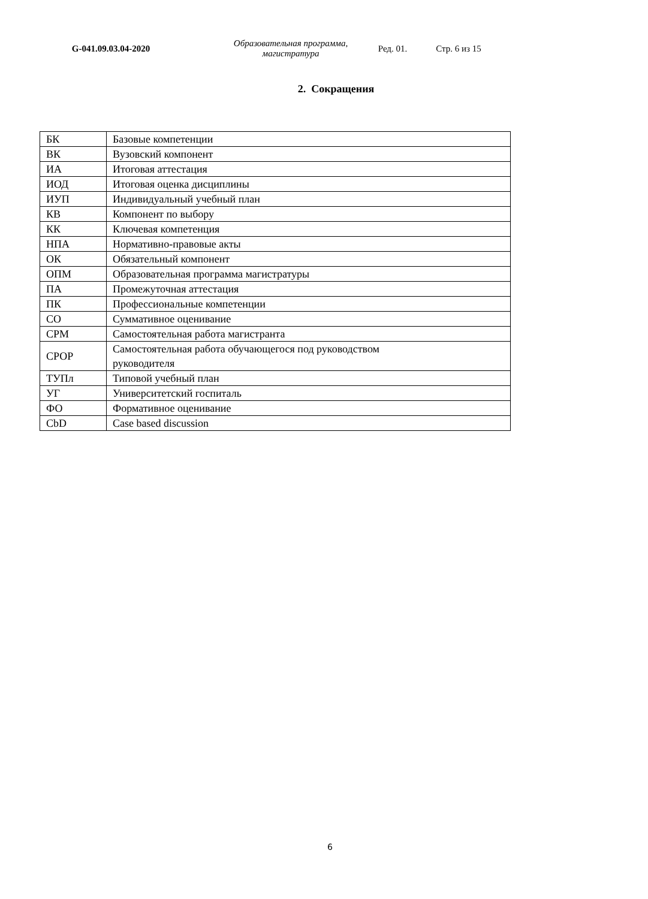G-041.09.03.04-2020
Образовательная программа,
магистратура
Ред. 01. Стр. 6 из 15
2. Сокращения
| БК | Базовые компетенции |
| ВК | Вузовский компонент |
| ИА | Итоговая аттестация |
| ИОД | Итоговая оценка дисциплины |
| ИУП | Индивидуальный учебный план |
| КВ | Компонент по выбору |
| КК | Ключевая компетенция |
| НПА | Нормативно-правовые акты |
| ОК | Обязательный компонент |
| ОПМ | Образовательная программа магистратуры |
| ПА | Промежуточная аттестация |
| ПК | Профессиональные компетенции |
| СО | Суммативное оценивание |
| СРМ | Самостоятельная работа магистранта |
| СРОР | Самостоятельная работа обучающегося под руководством руководителя |
| ТУПл | Типовой учебный план |
| УГ | Университетский госпиталь |
| ФО | Формативное оценивание |
| CbD | Case based discussion |
6